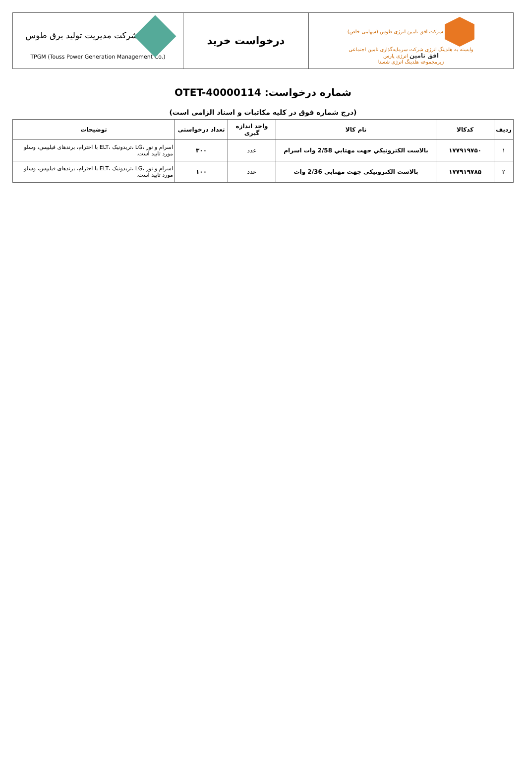| شرکت افق تامین انرژی طوس (سهامی خاص) وابسته به هلدینگ انرژی شرکت سرمایه‌گذاری تامین اجتماعی افق تامین انرژی پارس زیرمجموعه هلدینگ انرژی شستا | درخواست خرید | شرکت مدیریت تولید برق طوس TPGM (Touss Power Generation Management Co.) |
شماره درخواست: OTET-40000114
(درج شماره فوق در کلیه مکاتبات و اسناد الزامی است)
| ردیف | کدکالا | نام کالا | واحد اندازه گیری | تعداد درخواستی | توضیحات |
| --- | --- | --- | --- | --- | --- |
| ۱ | ۱۷۷۹۱۹۷۵۰ | بالاست الکترونيکي جهت مهتابي 2/58 وات اسرام | عدد | ۳۰۰ | اسرام و نور ،LG ،تریدونیک ،ELT با احترام، برندهای فیلیپس، وسلو مورد تایید است. |
| ۲ | ۱۷۷۹۱۹۷۸۵ | بالاست الکترونيکي جهت مهتابي 2/36 وات | عدد | ۱۰۰ | اسرام و نور ،LG ،تریدونیک ،ELT با احترام، برندهای فیلیپس، وسلو مورد تایید است. |